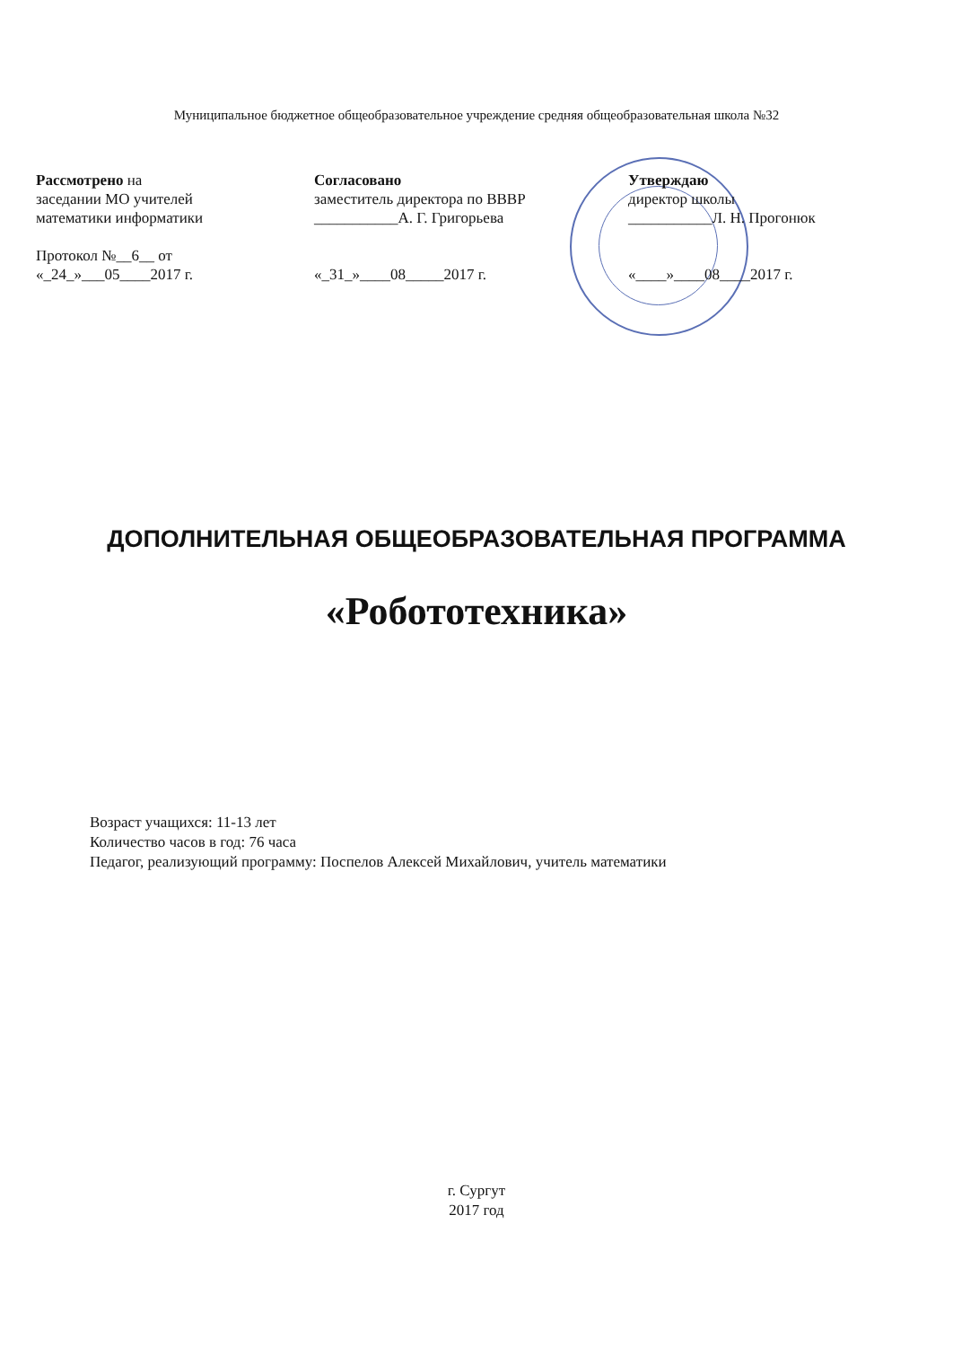Муниципальное бюджетное общеобразовательное учреждение средняя общеобразовательная школа №32
Рассмотрено на
заседании МО учителей
математики информатики
Протокол №__6__ от
«_24_»___05____2017 г.
Согласовано
заместитель директора по ВВВР
___________А. Г. Григорьева
«_31_»____08_____2017 г.
Утверждаю
директор школы
___________Л. Н. Прогонюк
«____»____08____2017 г.
ДОПОЛНИТЕЛЬНАЯ ОБЩЕОБРАЗОВАТЕЛЬНАЯ ПРОГРАММА
«Робототехника»
Возраст учащихся: 11-13 лет
Количество часов в год: 76 часа
Педагог, реализующий программу: Поспелов Алексей Михайлович, учитель математики
г. Сургут
2017 год